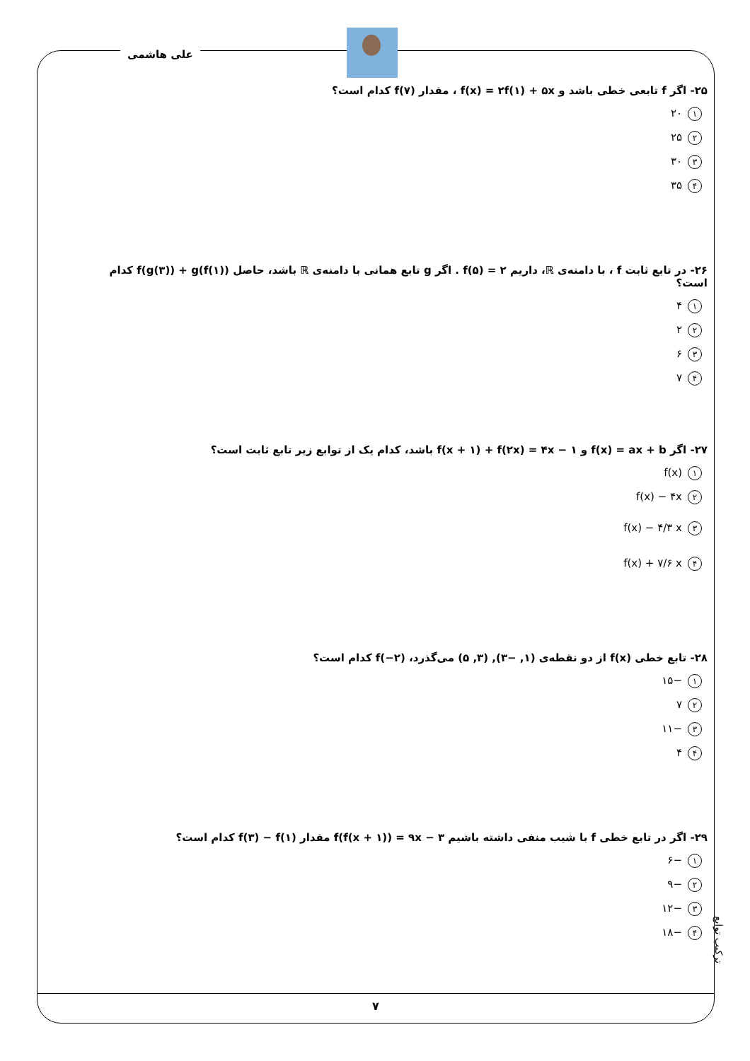علی هاشمی
۲۵- اگر f تابعی خطی باشد و f(x) = ۲f(۱) + ۵x ، مقدار f(۷) کدام است؟
۱ ۲۰
۲ ۲۵
۳ ۳۰
۴ ۳۵
۲۶- در تابع ثابت f ، با دامنه‌ی ℝ، داریم f(۵) = ۲ . اگر g تابع همانی با دامنه‌ی ℝ باشد، حاصل f(g(۳)) + g(f(۱)) کدام است؟
۱ ۴
۲ ۲
۳ ۶
۴ ۷
۲۷- اگر f(x) = ax + b و f(x + ۱) + f(۲x) = ۴x − ۱ باشد، کدام یک از توابع زیر تابع ثابت است؟
۱ f(x)
۲ f(x) − ۴x
۳ f(x) − ۴/۳ x
۴ f(x) + ۷/۶ x
۲۸- تابع خطی f(x) از دو نقطه‌ی (۱, −۳), (۳, ۵) می‌گذرد، f(−۲) کدام است؟
۱ −۱۵
۲ ۷
۳ −۱۱
۴ ۴
۲۹- اگر در تابع خطی f با شیب منفی داشته باشیم f(f(x + ۱)) = ۹x − ۳ مقدار f(۳) − f(۱) کدام است؟
۱ −۶
۲ −۹
۳ −۱۲
۴ −۱۸
ترکیب توابع
۷